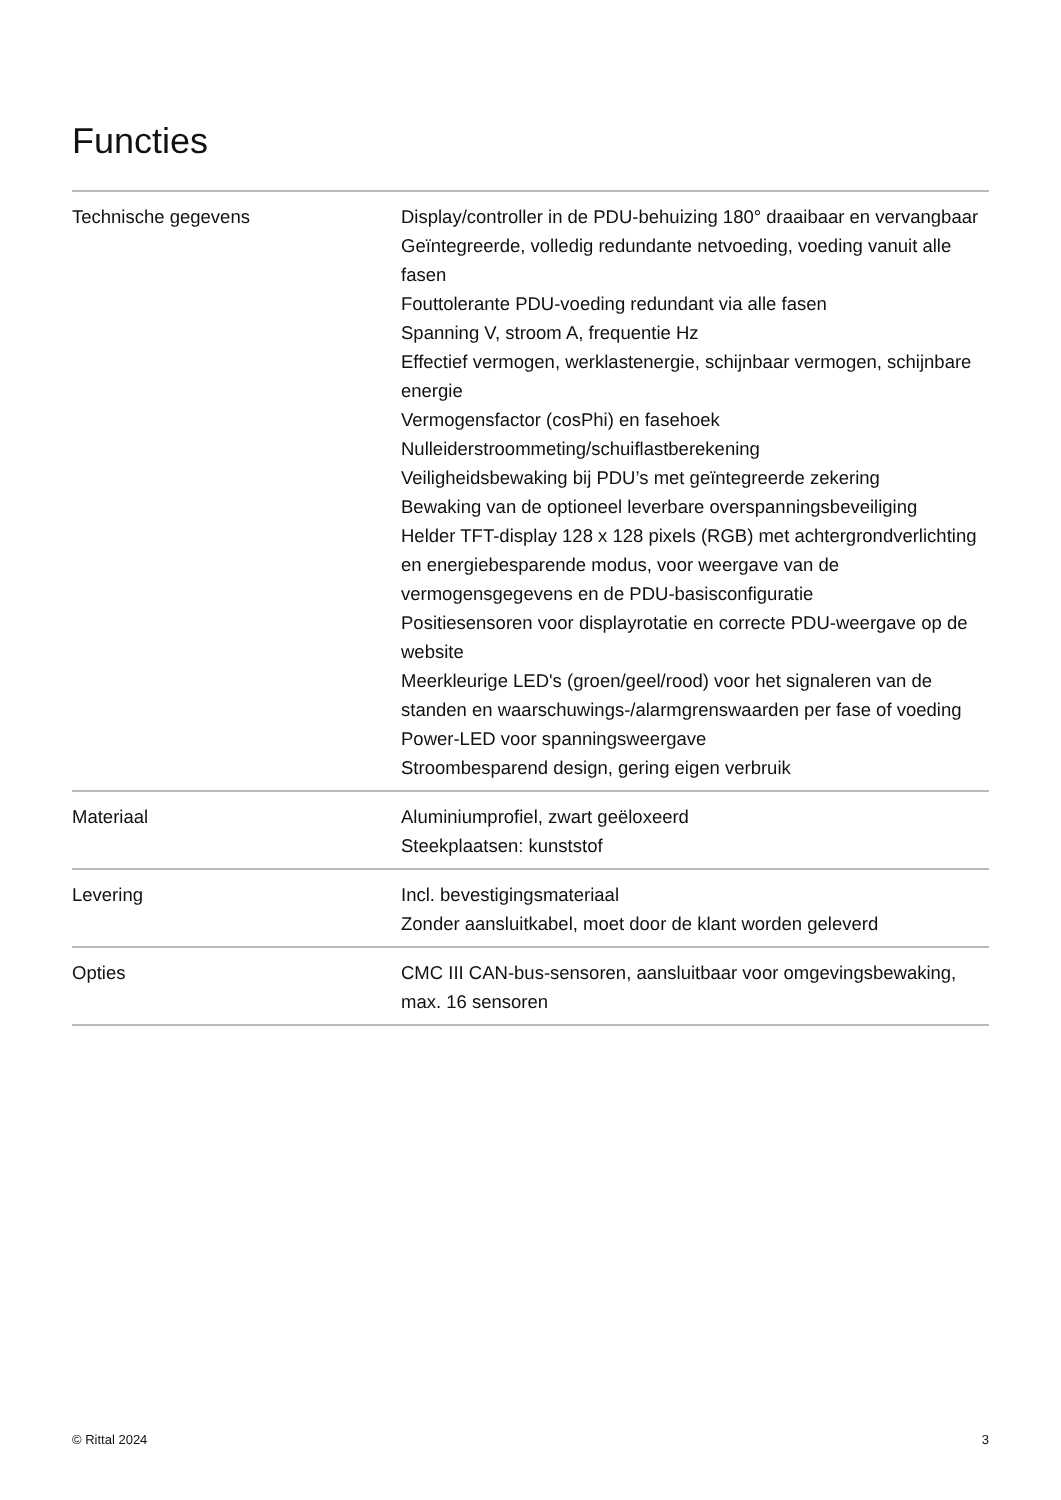Functies
| Technische gegevens | Display/controller in de PDU-behuizing 180° draaibaar en vervangbaar Geïntegreerde, volledig redundante netvoeding, voeding vanuit alle fasen Fouttolerante PDU-voeding redundant via alle fasen Spanning V, stroom A, frequentie Hz Effectief vermogen, werklastenergie, schijnbaar vermogen, schijnbare energie Vermogensfactor (cosPhi) en fasehoek Nulleiderstroommeting/schuiflastberekening Veiligheidsbewaking bij PDU’s met geïntegreerde zekering Bewaking van de optioneel leverbare overspanningsbeveiliging Helder TFT-display 128 x 128 pixels (RGB) met achtergrondverlichting en energiebesparende modus, voor weergave van de vermogensgegevens en de PDU-basisconfiguratie Positiesensoren voor displayrotatie en correcte PDU-weergave op de website Meerkleurige LED's (groen/geel/rood) voor het signaleren van de standen en waarschuwings-/alarmgrenswaarden per fase of voeding Power-LED voor spanningsweergave Stroombesparend design, gering eigen verbruik |
| Materiaal | Aluminiumprofiel, zwart geëloxeerd Steekplaatsen: kunststof |
| Levering | Incl. bevestigingsmateriaal Zonder aansluitkabel, moet door de klant worden geleverd |
| Opties | CMC III CAN-bus-sensoren, aansluitbaar voor omgevingsbewaking, max. 16 sensoren |
© Rittal 2024 3